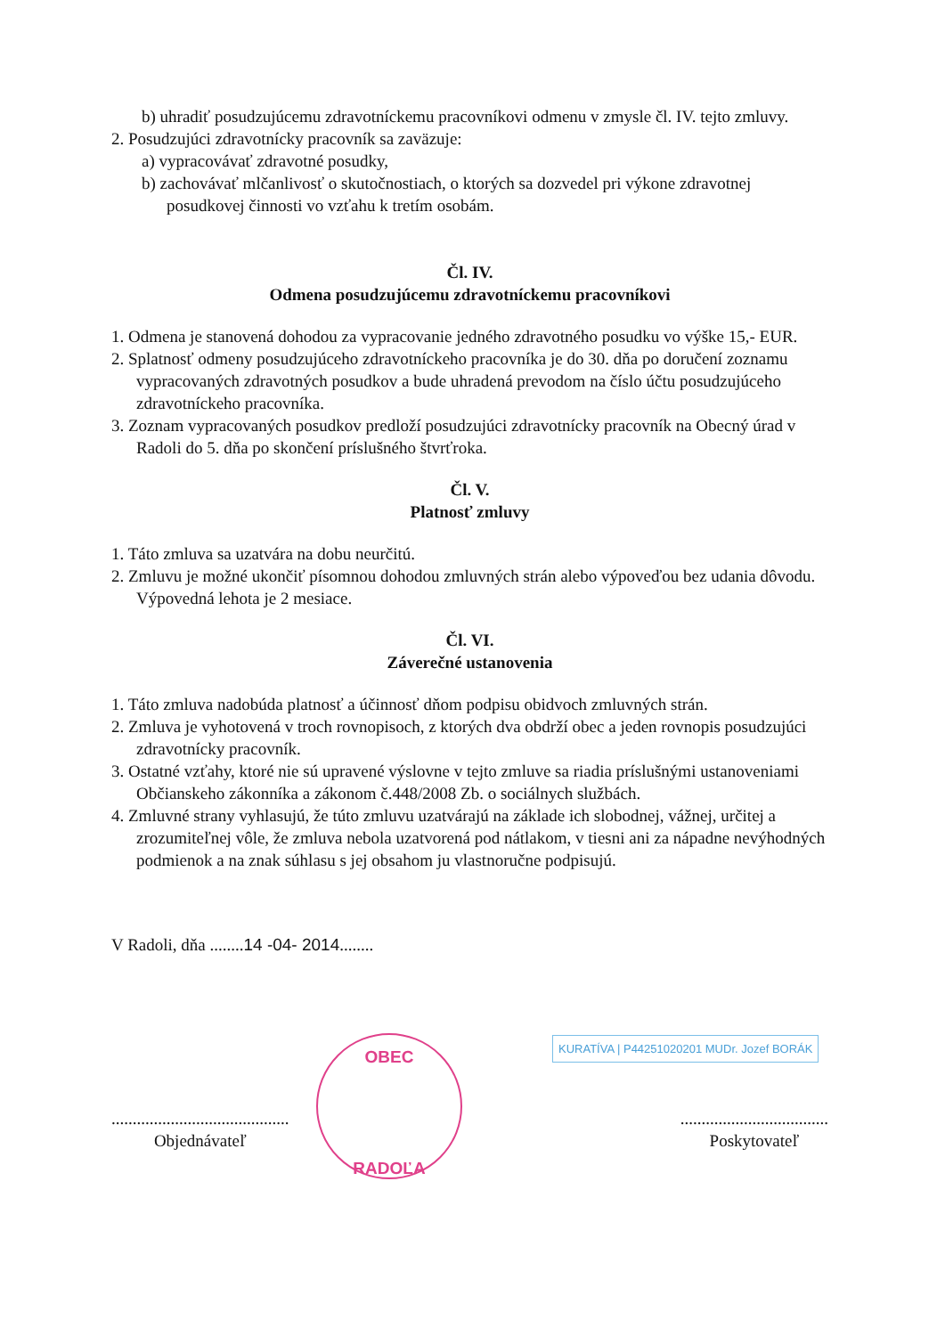b) uhradiť posudzujúcemu zdravotníckemu pracovníkovi odmenu v zmysle čl. IV. tejto zmluvy.
2. Posudzujúci zdravotnícky pracovník sa zaväzuje:
a) vypracovávať zdravotné posudky,
b) zachovávať mlčanlivosť o skutočnostiach, o ktorých sa dozvedel pri výkone zdravotnej posudkovej činnosti vo vzťahu k tretím osobám.
Čl. IV.
Odmena posudzujúcemu zdravotníckemu pracovníkovi
1. Odmena je stanovená dohodou za vypracovanie jedného zdravotného posudku vo výške 15,- EUR.
2. Splatnosť odmeny posudzujúceho zdravotníckeho pracovníka je do 30. dňa po doručení zoznamu vypracovaných zdravotných posudkov a bude uhradená prevodom na číslo účtu posudzujúceho zdravotníckeho pracovníka.
3. Zoznam vypracovaných posudkov predloží posudzujúci zdravotnícky pracovník na Obecný úrad v Radoli do 5. dňa po skončení príslušného štvrťroka.
Čl. V.
Platnosť zmluvy
1. Táto zmluva sa uzatvára na dobu neurčitú.
2. Zmluvu je možné ukončiť písomnou dohodou zmluvných strán alebo výpoveďou bez udania dôvodu. Výpovedná lehota je 2 mesiace.
Čl. VI.
Záverečné ustanovenia
1. Táto zmluva nadobúda platnosť a účinnosť dňom podpisu obidvoch zmluvných strán.
2. Zmluva je vyhotovená v troch rovnopisoch, z ktorých dva obdrží obec a jeden rovnopis posudzujúci zdravotnícky pracovník.
3. Ostatné vzťahy, ktoré nie sú upravené výslovne v tejto zmluve sa riadia príslušnými ustanoveniami Občianskeho zákonníka a zákonom č.448/2008 Zb. o sociálnych službách.
4. Zmluvné strany vyhlasujú, že túto zmluvu uzatvárajú na základe ich slobodnej, vážnej, určitej a zrozumiteľnej vôle, že zmluva nebola uzatvorená pod nátlakom, v tiesni ani za nápadne nevýhodných podmienok a na znak súhlasu s jej obsahom ju vlastnoručne podpisujú.
V Radoli, dňa ........14 -04- 2014........
..........................................
Objednávateľ
...................................
Poskytovateľ
OBEC
RADOĽA
KURATÍVA | P44251020201 MUDr. Jozef BORÁK